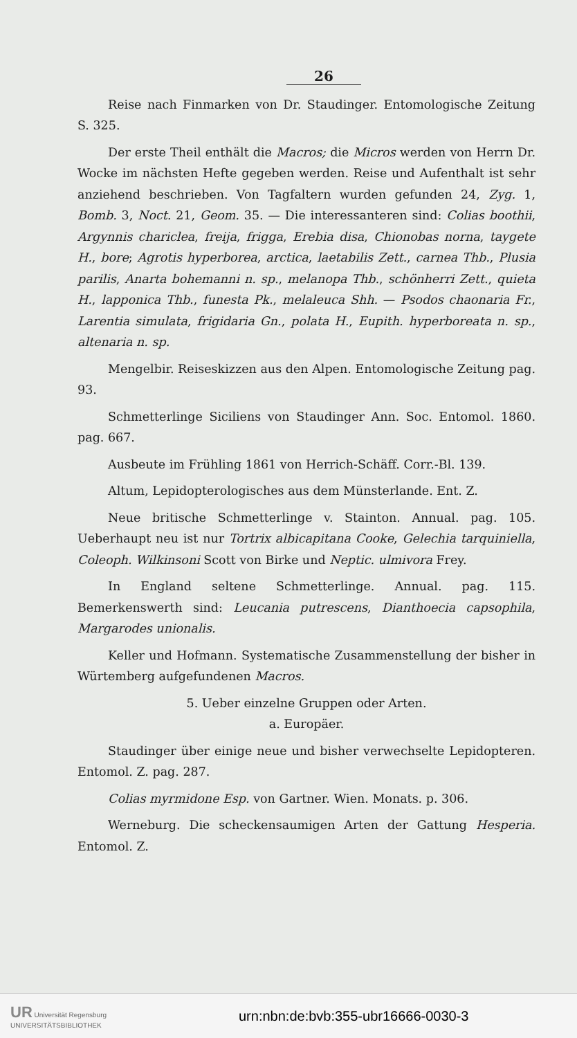26
Reise nach Finmarken von Dr. Staudinger. Entomologische Zeitung S. 325.
Der erste Theil enthält die Macros; die Micros werden von Herrn Dr. Wocke im nächsten Hefte gegeben werden. Reise und Aufenthalt ist sehr anziehend beschrieben. Von Tagfaltern wurden gefunden 24, Zyg. 1, Bomb. 3, Noct. 21, Geom. 35. — Die interessanteren sind: Colias boothii, Argynnis chariclea, freija, frigga, Erebia disa, Chionobas norna, taygete H., bore; Agrotis hyperborea, arctica, laetabilis Zett., carnea Thb., Plusia parilis, Anarta bohemanni n. sp., melanopa Thb., schönherri Zett., quieta H., lapponica Thb., funesta Pk., melaleuca Shh. — Psodos chaonaria Fr., Larentia simulata, frigidaria Gn., polata H., Eupith. hyperboreata n. sp., altenaria n. sp.
Mengelbir. Reiseskizzen aus den Alpen. Entomologische Zeitung pag. 93.
Schmetterlinge Siciliens von Staudinger Ann. Soc. Entomol. 1860. pag. 667.
Ausbeute im Frühling 1861 von Herrich-Schäff. Corr.-Bl. 139.
Altum, Lepidopterologisches aus dem Münsterlande. Ent. Z.
Neue britische Schmetterlinge v. Stainton. Annual. pag. 105. Ueberhaupt neu ist nur Tortrix albicapitana Cooke, Gelechia tarquiniella, Coleoph. Wilkinsoni Scott von Birke und Neptic. ulmivora Frey.
In England seltene Schmetterlinge. Annual. pag. 115. Bemerkenswerth sind: Leucania putrescens, Dianthoecia capsophila, Margarodes unionalis.
Keller und Hofmann. Systematische Zusammenstellung der bisher in Würtemberg aufgefundenen Macros.
5. Ueber einzelne Gruppen oder Arten.
a. Europäer.
Staudinger über einige neue und bisher verwechselte Lepidopteren. Entomol. Z. pag. 287.
Colias myrmidone Esp. von Gartner. Wien. Monats. p. 306.
Werneburg. Die scheckensaumigen Arten der Gattung Hesperia. Entomol. Z.
UR Universität Regensburg
UNIVERSITÄTSBIBLIOTHEK
urn:nbn:de:bvb:355-ubr16666-0030-3